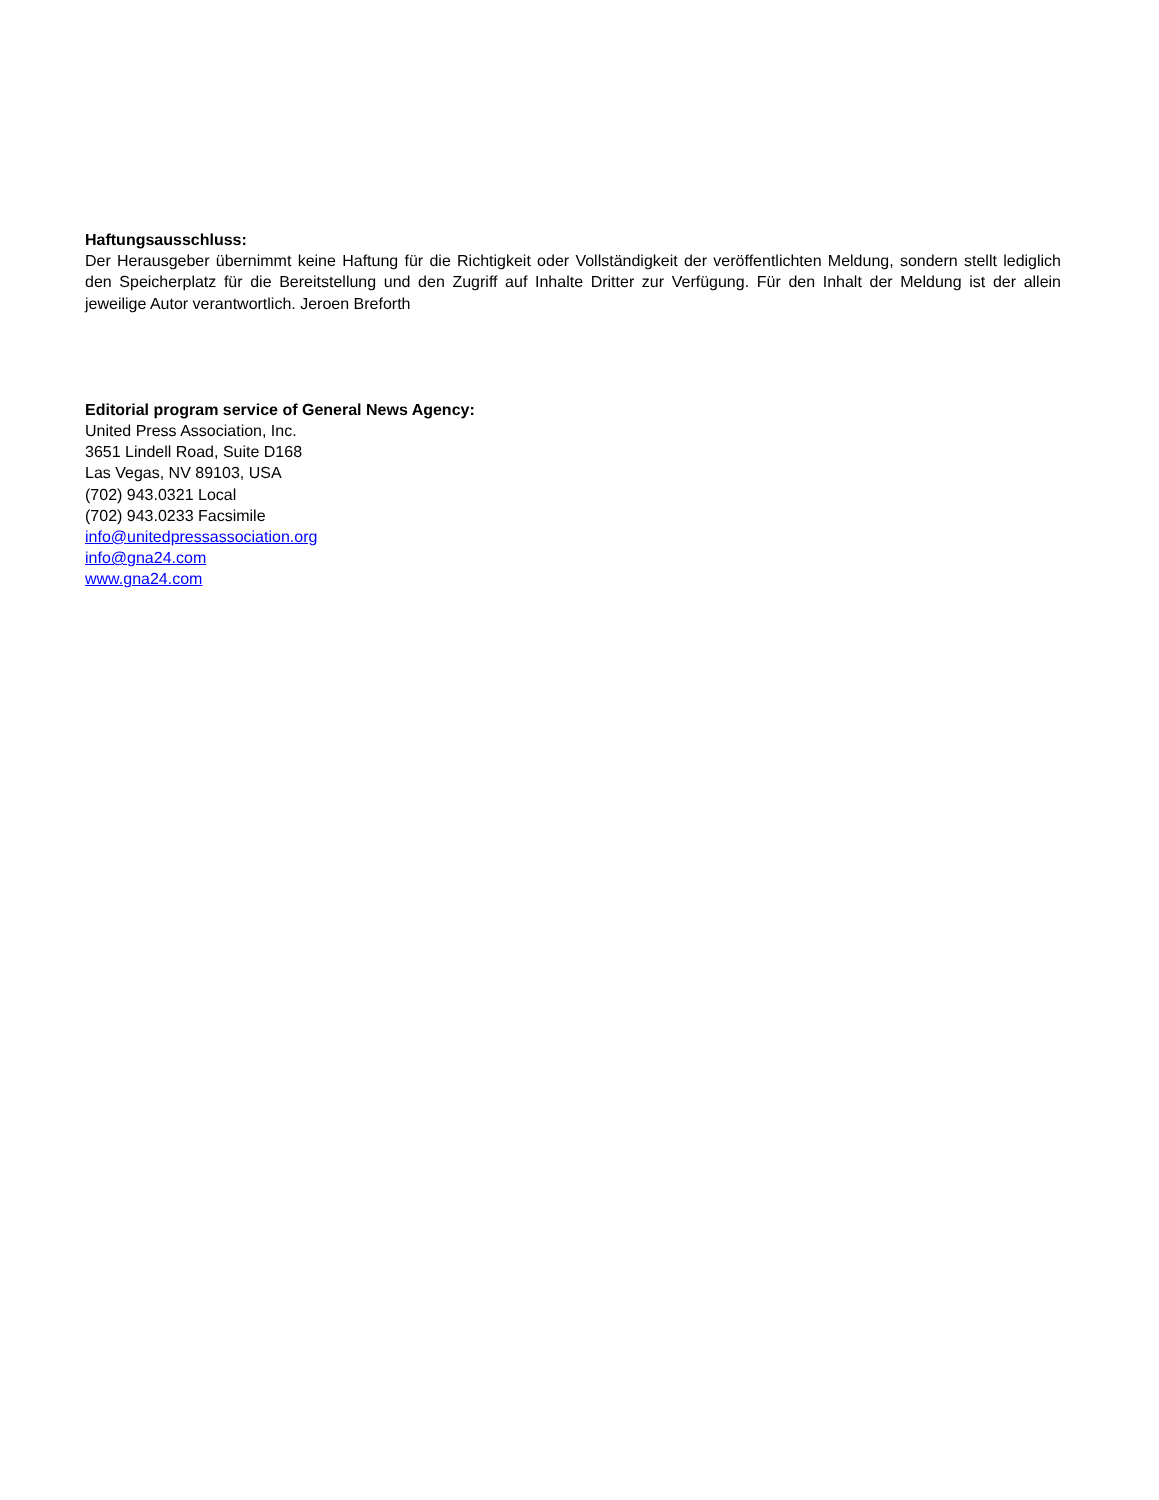Haftungsausschluss:
Der Herausgeber übernimmt keine Haftung für die Richtigkeit oder Vollständigkeit der veröffentlichten Meldung, sondern stellt lediglich den Speicherplatz für die Bereitstellung und den Zugriff auf Inhalte Dritter zur Verfügung. Für den Inhalt der Meldung ist der allein jeweilige Autor verantwortlich. Jeroen Breforth
Editorial program service of General News Agency:
United Press Association, Inc.
3651 Lindell Road, Suite D168
Las Vegas, NV 89103, USA
(702) 943.0321 Local
(702) 943.0233 Facsimile
info@unitedpressassociation.org
info@gna24.com
www.gna24.com